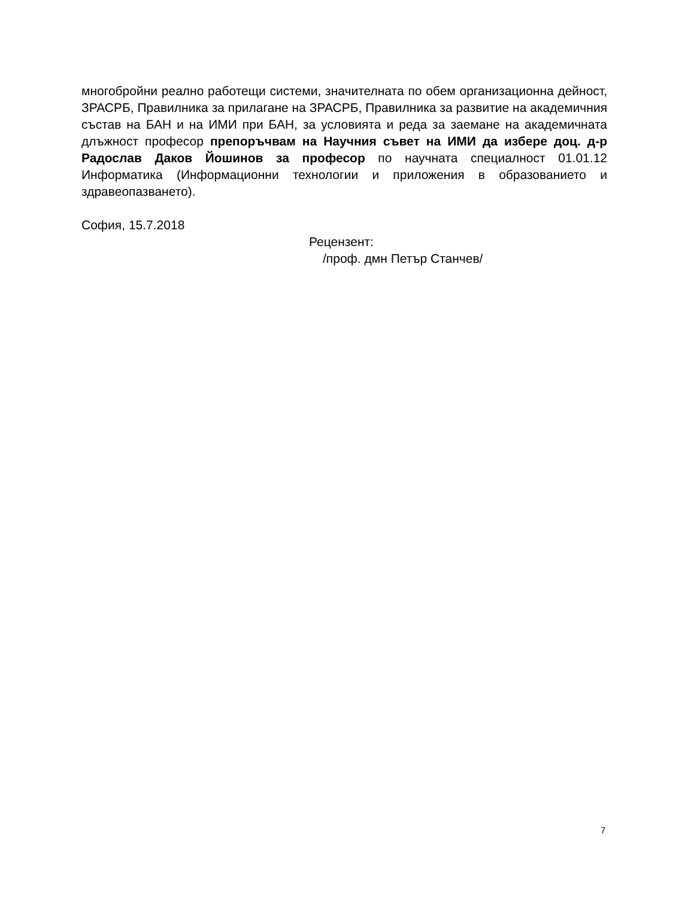многобройни реално работещи системи, значителната по обем организационна дейност, ЗРАСРБ, Правилника за прилагане на ЗРАСРБ, Правилника за развитие на академичния състав на БАН и на ИМИ при БАН, за условията и реда за заемане на академичната длъжност професор препоръчвам на Научния съвет на ИМИ да избере доц. д-р Радослав Даков Йошинов за професор по научната специалност 01.01.12 Информатика (Информационни технологии и приложения в образованието и здравеопазването).
София, 15.7.2018
Рецензент:
/проф. дмн Петър Станчев/
7